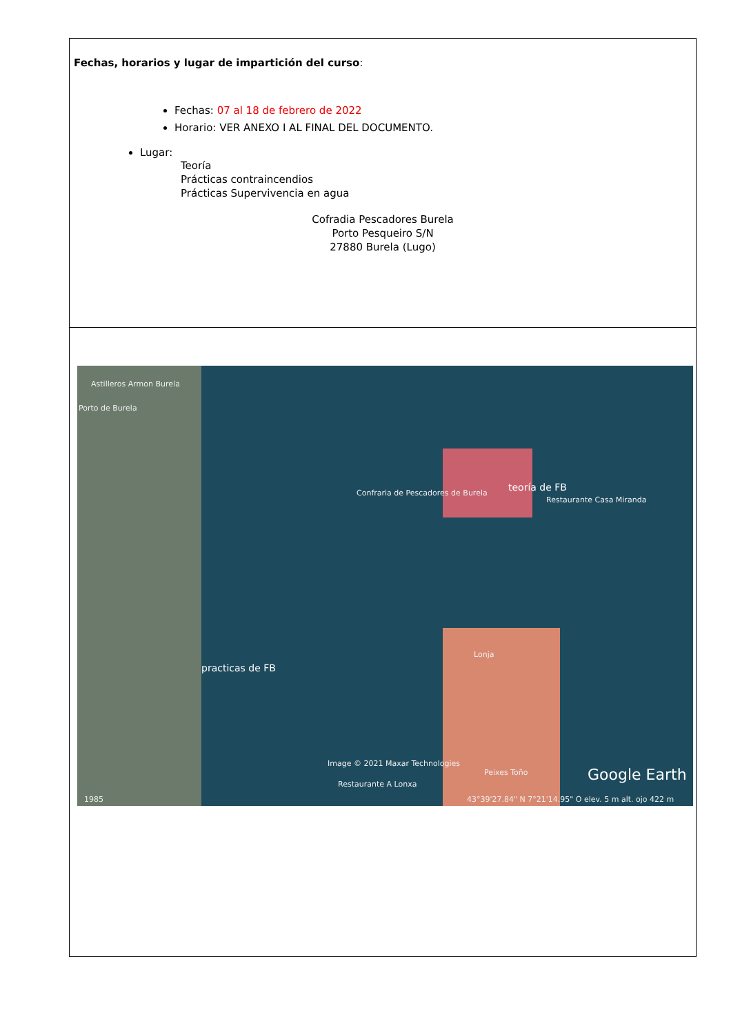| Fechas, horarios y lugar de impartición del curso : Fechas: 07 al 18 de febrero de 2022 Horario: VER ANEXO I AL FINAL DEL DOCUMENTO. Lugar: Teoría Prácticas contraincendios Prácticas Supervivencia en agua Cofradia Pescadores Burela Porto Pesqueiro S/N 27880 Burela (Lugo) |
| Astilleros Armon Burela Porto de Burela Confraria de Pescadores de Burela teoría de FB Restaurante Casa Miranda practicas de FB Lonja Image © 2021 Maxar Technologies Peixes Toño Restaurante A Lonxa Google Earth 1985 43°39'27.84" N 7°21'14.95" O elev. 5 m alt. ojo 422 m |